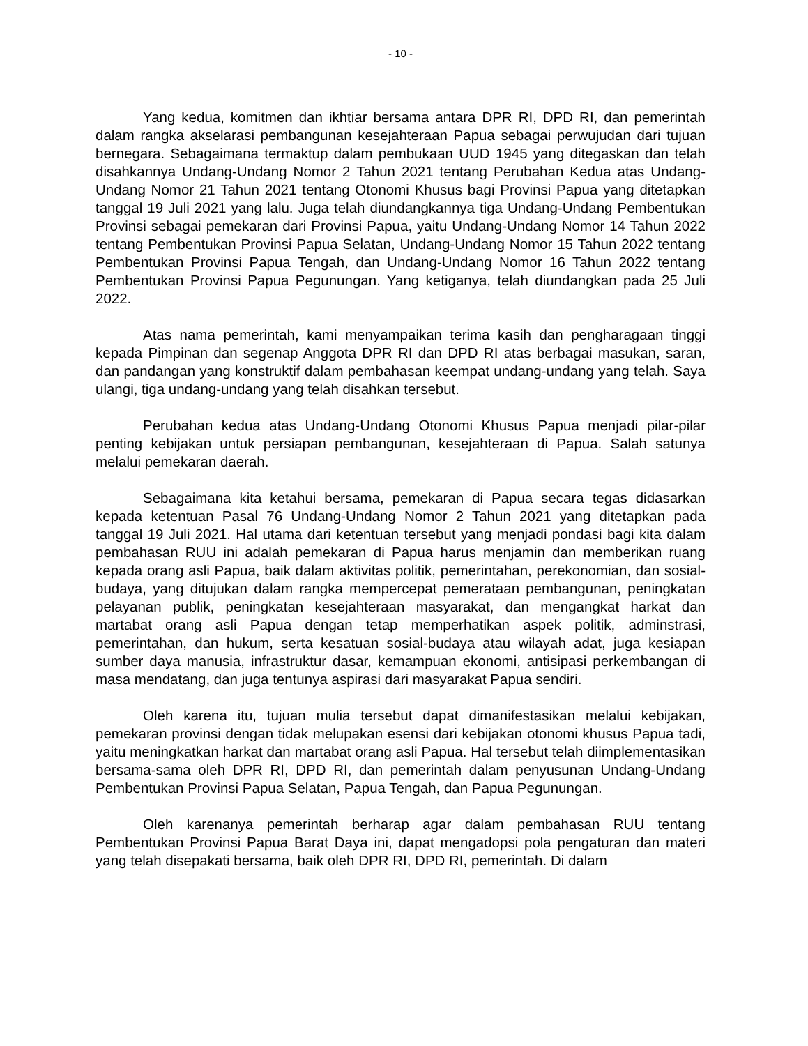- 10 -
Yang kedua, komitmen dan ikhtiar bersama antara DPR RI, DPD RI, dan pemerintah dalam rangka akselarasi pembangunan kesejahteraan Papua sebagai perwujudan dari tujuan bernegara. Sebagaimana termaktup dalam pembukaan UUD 1945 yang ditegaskan dan telah disahkannya Undang-Undang Nomor 2 Tahun 2021 tentang Perubahan Kedua atas Undang-Undang Nomor 21 Tahun 2021 tentang Otonomi Khusus bagi Provinsi Papua yang ditetapkan tanggal 19 Juli 2021 yang lalu. Juga telah diundangkannya tiga Undang-Undang Pembentukan Provinsi sebagai pemekaran dari Provinsi Papua, yaitu Undang-Undang Nomor 14 Tahun 2022 tentang Pembentukan Provinsi Papua Selatan, Undang-Undang Nomor 15 Tahun 2022 tentang Pembentukan Provinsi Papua Tengah, dan Undang-Undang Nomor 16 Tahun 2022 tentang Pembentukan Provinsi Papua Pegunungan. Yang ketiganya, telah diundangkan pada 25 Juli 2022.
Atas nama pemerintah, kami menyampaikan terima kasih dan pengharagaan tinggi kepada Pimpinan dan segenap Anggota DPR RI dan DPD RI atas berbagai masukan, saran, dan pandangan yang konstruktif dalam pembahasan keempat undang-undang yang telah. Saya ulangi, tiga undang-undang yang telah disahkan tersebut.
Perubahan kedua atas Undang-Undang Otonomi Khusus Papua menjadi pilar-pilar penting kebijakan untuk persiapan pembangunan, kesejahteraan di Papua. Salah satunya melalui pemekaran daerah.
Sebagaimana kita ketahui bersama, pemekaran di Papua secara tegas didasarkan kepada ketentuan Pasal 76 Undang-Undang Nomor 2 Tahun 2021 yang ditetapkan pada tanggal 19 Juli 2021. Hal utama dari ketentuan tersebut yang menjadi pondasi bagi kita dalam pembahasan RUU ini adalah pemekaran di Papua harus menjamin dan memberikan ruang kepada orang asli Papua, baik dalam aktivitas politik, pemerintahan, perekonomian, dan sosial-budaya, yang ditujukan dalam rangka mempercepat pemerataan pembangunan, peningkatan pelayanan publik, peningkatan kesejahteraan masyarakat, dan mengangkat harkat dan martabat orang asli Papua dengan tetap memperhatikan aspek politik, adminstrasi, pemerintahan, dan hukum, serta kesatuan sosial-budaya atau wilayah adat, juga kesiapan sumber daya manusia, infrastruktur dasar, kemampuan ekonomi, antisipasi perkembangan di masa mendatang, dan juga tentunya aspirasi dari masyarakat Papua sendiri.
Oleh karena itu, tujuan mulia tersebut dapat dimanifestasikan melalui kebijakan, pemekaran provinsi dengan tidak melupakan esensi dari kebijakan otonomi khusus Papua tadi, yaitu meningkatkan harkat dan martabat orang asli Papua. Hal tersebut telah diimplementasikan bersama-sama oleh DPR RI, DPD RI, dan pemerintah dalam penyusunan Undang-Undang Pembentukan Provinsi Papua Selatan, Papua Tengah, dan Papua Pegunungan.
Oleh karenanya pemerintah berharap agar dalam pembahasan RUU tentang Pembentukan Provinsi Papua Barat Daya ini, dapat mengadopsi pola pengaturan dan materi yang telah disepakati bersama, baik oleh DPR RI, DPD RI, pemerintah. Di dalam